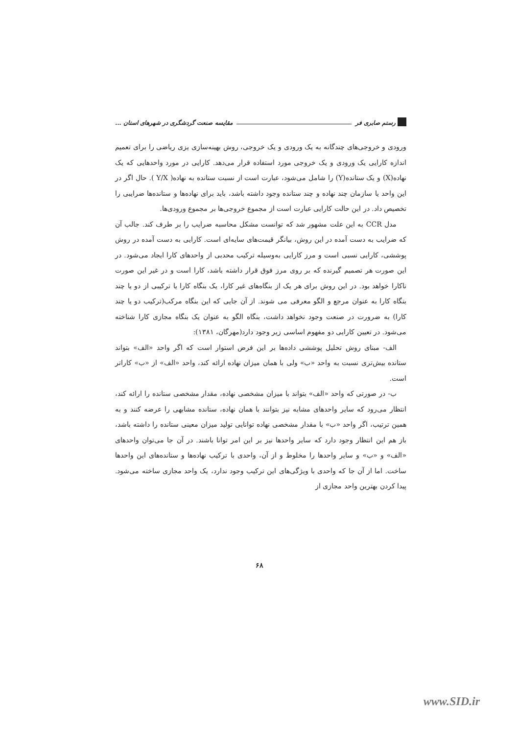رستم صابری فر مقایسه صنعت گردشگری در شهرهای استان ...
ورودی و خروجی‌های چندگانه به یک ورودی و یک خروجی، روش بهینه‌سازی یزی ریاضی را برای تعمیم اندازه کارایی یک ورودی و یک خروجی مورد استفاده قرار می‌دهد. کارایی در مورد واحدهایی که یک نهاده(X) و یک ستانده(Y) را شامل می‌شود، عبارت است از نسبت ستانده به نهاده( Y/X ). حال اگر در این واحد یا سازمان چند نهاده و چند ستانده وجود داشته باشد، باید برای نهاده‌ها و ستانده‌ها ضرایبی را تخصیص داد. در این حالت کارایی عبارت است از مجموع خروجی‌ها بر مجموع ورودی‌ها.
مدل CCR به این علت مشهور شد که توانست مشکل محاسبه ضرایب را بر طرف کند. جالب آن که ضرایب به دست آمده در این روش، بیانگر قیمت‌های سایه‌ای است. کارایی به دست آمده در روش پوششی، کارایی نسبی است و مرز کارایی به‌وسیله ترکیب محدبی از واحدهای کارا ایجاد می‌شود. در این صورت هر تصمیم گیرنده که بر روی مرز فوق قرار داشته باشد، کارا است و در غیر این صورت ناکارا خواهد بود. در این روش برای هر یک از بنگاه‌های غیر کارا، یک بنگاه کارا یا ترکیبی از دو یا چند بنگاه کارا به عنوان مرجع و الگو معرفی می شوند. از آن جایی که این بنگاه مرکب(ترکیب دو یا چند کارا) به ضرورت در صنعت وجود نخواهد داشت، بنگاه الگو به عنوان یک بنگاه مجازی کارا شناخته می‌شود. در تعیین کارایی دو مفهوم اساسی زیر وجود دارد(مهرگان، ۱۳۸۱):
الف- مبنای روش تحلیل پوششی داده‌ها بر این فرض استوار است که اگر واحد «الف» بتواند ستانده بیش‌تری نسبت به واحد «ب» ولی با همان میزان نهاده ارائه کند، واحد «الف» از «ب» کاراتر است.
ب- در صورتی که واحد «الف» بتواند با میزان مشخصی نهاده، مقدار مشخصی ستانده را ارائه کند، انتظار می‌رود که سایر واحدهای مشابه نیز بتوانند با همان نهاده، ستانده مشابهی را عرضه کنند و به همین ترتیب، اگر واحد «ب» با مقدار مشخصی نهاده توانایی تولید میزان معینی ستانده را داشته باشد، باز هم این انتظار وجود دارد که سایر واحدها نیز بر این امر توانا باشند. در آن جا می‌توان واحدهای «الف» و «ب» و سایر واحدها را مخلوط و از آن، واحدی با ترکیب نهاده‌ها و ستانده‌های این واحدها ساخت. اما از آن جا که واحدی با ویژگی‌های این ترکیب وجود ندارد، یک واحد مجازی ساخته می‌شود. پیدا کردن بهترین واحد مجازی از
۶۸
www.SID.ir